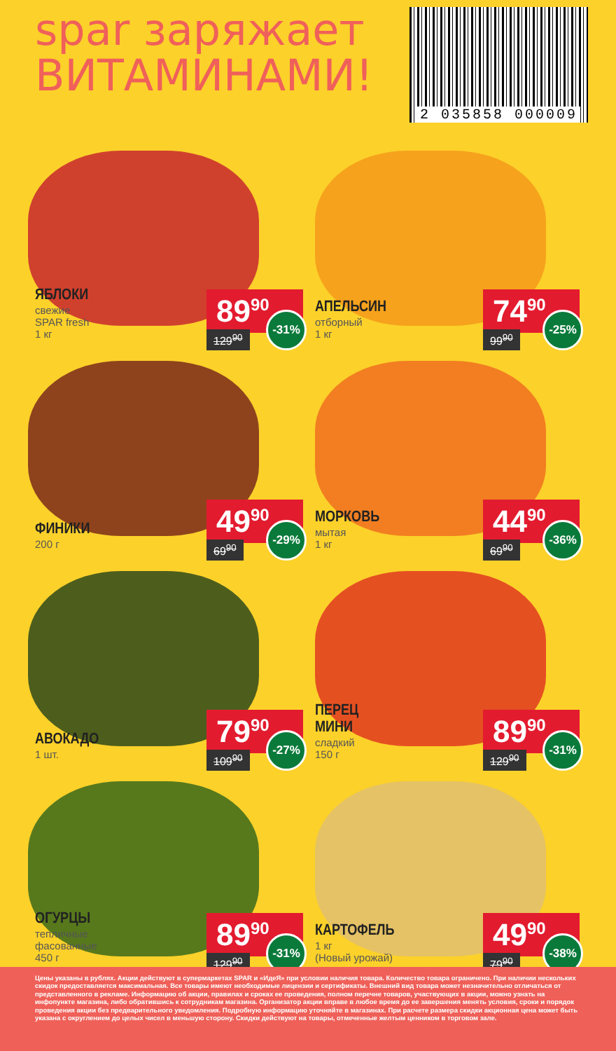spar заряжает
ВИТАМИНАМИ!
2 035858 000009
ЯБЛОКИ
свежие
SPAR fresh
1 кг
89<sup>90</sup>
129<sup>90</sup> -31%
АПЕЛЬСИН
отборный
1 кг
74<sup>90</sup>
99<sup>90</sup> -25%
ФИНИКИ
200 г
49<sup>90</sup>
69<sup>90</sup> -29%
МОРКОВЬ
мытая
1 кг
44<sup>90</sup>
69<sup>90</sup> -36%
АВОКАДО
1 шт.
79<sup>90</sup>
109<sup>90</sup> -27%
ПЕРЕЦ
МИНИ
сладкий
150 г
89<sup>90</sup>
129<sup>90</sup> -31%
ОГУРЦЫ
тепличные
фасованные
450 г
89<sup>90</sup>
129<sup>90</sup> -31%
КАРТОФЕЛЬ
1 кг
(Новый урожай)
49<sup>90</sup>
79<sup>90</sup> -38%
Цены указаны в рублях. Акции действуют в супермаркетах SPAR и «ИдеЯ» при условии наличия товара. Количество товара ограничено. При наличии нескольких скидок предоставляется максимальная. Все товары имеют необходимые лицензии и сертификаты. Внешний вид товара может незначительно отличаться от представленного в рекламе. Информацию об акции, правилах и сроках ее проведения, полном перечне товаров, участвующих в акции, можно узнать на инфопункте магазина, либо обратившись к сотрудникам магазина. Организатор акции вправе в любое время до ее завершения менять условия, сроки и порядок проведения акции без предварительного уведомления. Подробную информацию уточняйте в магазинах. При расчете размера скидки акционная цена может быть указана с округлением до целых чисел в меньшую сторону. Скидки действуют на товары, отмеченные желтым ценником в торговом зале.